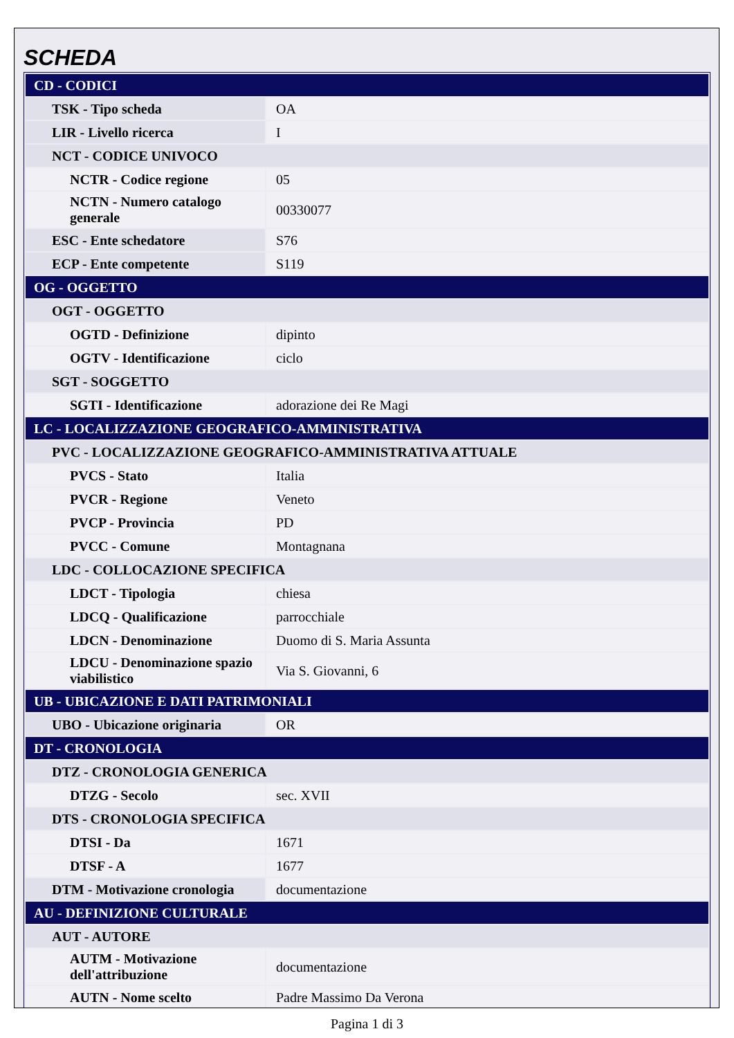SCHEDA
| CD - CODICI | |
| TSK - Tipo scheda | OA |
| LIR - Livello ricerca | I |
| NCT - CODICE UNIVOCO | |
| NCTR - Codice regione | 05 |
| NCTN - Numero catalogo generale | 00330077 |
| ESC - Ente schedatore | S76 |
| ECP - Ente competente | S119 |
| OG - OGGETTO | |
| OGT - OGGETTO | |
| OGTD - Definizione | dipinto |
| OGTV - Identificazione | ciclo |
| SGT - SOGGETTO | |
| SGTI - Identificazione | adorazione dei Re Magi |
| LC - LOCALIZZAZIONE GEOGRAFICO-AMMINISTRATIVA | |
| PVC - LOCALIZZAZIONE GEOGRAFICO-AMMINISTRATIVA ATTUALE | |
| PVCS - Stato | Italia |
| PVCR - Regione | Veneto |
| PVCP - Provincia | PD |
| PVCC - Comune | Montagnana |
| LDC - COLLOCAZIONE SPECIFICA | |
| LDCT - Tipologia | chiesa |
| LDCQ - Qualificazione | parrocchiale |
| LDCN - Denominazione | Duomo di S. Maria Assunta |
| LDCU - Denominazione spazio viabilistico | Via S. Giovanni, 6 |
| UB - UBICAZIONE E DATI PATRIMONIALI | |
| UBO - Ubicazione originaria | OR |
| DT - CRONOLOGIA | |
| DTZ - CRONOLOGIA GENERICA | |
| DTZG - Secolo | sec. XVII |
| DTS - CRONOLOGIA SPECIFICA | |
| DTSI - Da | 1671 |
| DTSF - A | 1677 |
| DTM - Motivazione cronologia | documentazione |
| AU - DEFINIZIONE CULTURALE | |
| AUT - AUTORE | |
| AUTM - Motivazione dell'attribuzione | documentazione |
| AUTN - Nome scelto | Padre Massimo Da Verona |
Pagina 1 di 3